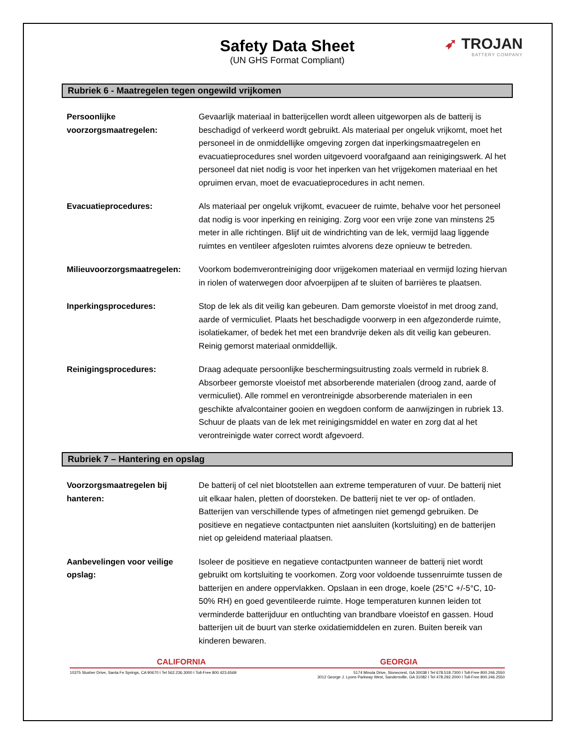Safety Data Sheet
(UN GHS Format Compliant)
➶ TROJAN
BATTERY COMPANY
Rubriek 6 - Maatregelen tegen ongewild vrijkomen
Persoonlijke voorzorgsmaatregelen:
Gevaarlijk materiaal in batterijcellen wordt alleen uitgeworpen als de batterij is beschadigd of verkeerd wordt gebruikt. Als materiaal per ongeluk vrijkomt, moet het personeel in de onmiddellijke omgeving zorgen dat inperkingsmaatregelen en evacuatieprocedures snel worden uitgevoerd voorafgaand aan reinigingswerk. Al het personeel dat niet nodig is voor het inperken van het vrijgekomen materiaal en het opruimen ervan, moet de evacuatieprocedures in acht nemen.
Evacuatieprocedures: Als materiaal per ongeluk vrijkomt, evacueer de ruimte, behalve voor het personeel dat nodig is voor inperking en reiniging. Zorg voor een vrije zone van minstens 25 meter in alle richtingen. Blijf uit de windrichting van de lek, vermijd laag liggende ruimtes en ventileer afgesloten ruimtes alvorens deze opnieuw te betreden.
Milieuvoorzorgsmaatregelen:
Voorkom bodemverontreiniging door vrijgekomen materiaal en vermijd lozing hiervan in riolen of waterwegen door afvoerpijpen af te sluiten of barrières te plaatsen.
Inperkingsprocedures: Stop de lek als dit veilig kan gebeuren. Dam gemorste vloeistof in met droog zand, aarde of vermiculiet. Plaats het beschadigde voorwerp in een afgezonderde ruimte, isolatiekamer, of bedek het met een brandvrije deken als dit veilig kan gebeuren. Reinig gemorst materiaal onmiddellijk.
Reinigingsprocedures: Draag adequate persoonlijke beschermingsuitrusting zoals vermeld in rubriek 8. Absorbeer gemorste vloeistof met absorberende materialen (droog zand, aarde of vermiculiet). Alle rommel en verontreinigde absorberende materialen in een geschikte afvalcontainer gooien en wegdoen conform de aanwijzingen in rubriek 13. Schuur de plaats van de lek met reinigingsmiddel en water en zorg dat al het verontreinigde water correct wordt afgevoerd.
Rubriek 7 – Hantering en opslag
Voorzorgsmaatregelen bij hanteren:
De batterij of cel niet blootstellen aan extreme temperaturen of vuur. De batterij niet uit elkaar halen, pletten of doorsteken. De batterij niet te ver op- of ontladen. Batterijen van verschillende types of afmetingen niet gemengd gebruiken. De positieve en negatieve contactpunten niet aansluiten (kortsluiting) en de batterijen niet op geleidend materiaal plaatsen.
Aanbevelingen voor veilige opslag:
Isoleer de positieve en negatieve contactpunten wanneer de batterij niet wordt gebruikt om kortsluiting te voorkomen. Zorg voor voldoende tussenruimte tussen de batterijen en andere oppervlakken. Opslaan in een droge, koele (25°C +/-5°C, 10-50% RH) en goed geventileerde ruimte. Hoge temperaturen kunnen leiden tot verminderde batterijduur en ontluchting van brandbare vloeistof en gassen. Houd batterijen uit de buurt van sterke oxidatiemiddelen en zuren. Buiten bereik van kinderen bewaren.
CALIFORNIA GEORGIA
10375 Slusher Drive, Santa Fe Springs, CA 90670 I Tel 562.236.3000 I Toll-Free 800.423.6569
5174 Minola Drive, Stonecrest, GA 30038 I Tel 678.518.7300 I Toll-Free 800.246.2550
3012 George J. Lyons Parkway West, Sandersville, GA 31082 I Tel 478.292.2000 I Toll-Free 800.246.2550